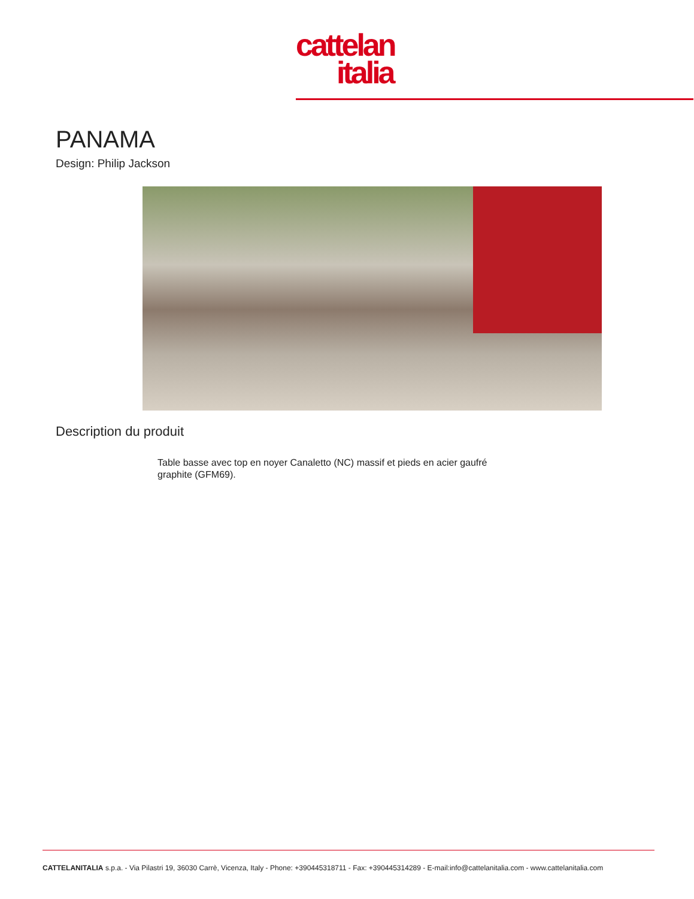cattelan
italia
PANAMA
Design: Philip Jackson
Description du produit
Table basse avec top en noyer Canaletto (NC) massif et pieds en acier gaufré graphite (GFM69).
CATTELANITALIA s.p.a. - Via Pilastri 19, 36030 Carrè, Vicenza, Italy - Phone: +390445318711 - Fax: +390445314289 - E-mail:info@cattelanitalia.com - www.cattelanitalia.com